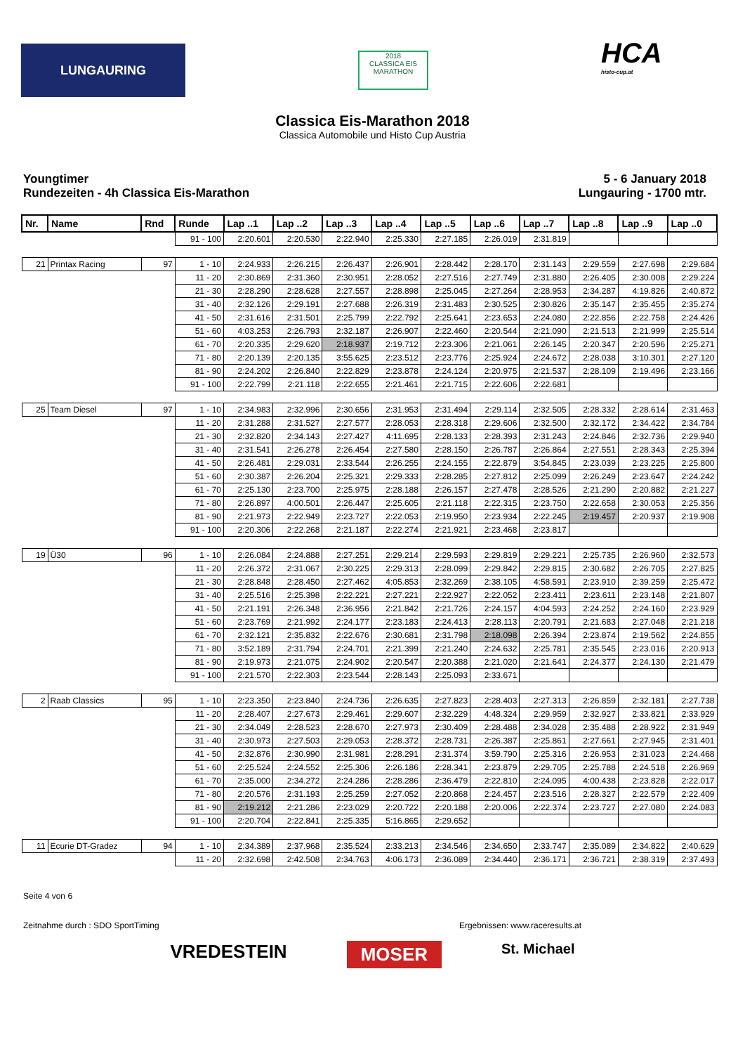LUNGAURING
2018
CLASSICA EIS MARATHON
HCA
histo-cup.at
Classica Eis-Marathon 2018
Classica Automobile und Histo Cup Austria
Youngtimer
Rundezeiten - 4h Classica Eis-Marathon
5 - 6 January 2018
Lungauring - 1700 mtr.
| Nr. | Name | Rnd | Runde | Lap ..1 | Lap ..2 | Lap ..3 | Lap ..4 | Lap ..5 | Lap ..6 | Lap ..7 | Lap ..8 | Lap ..9 | Lap ..0 |
| --- | --- | --- | --- | --- | --- | --- | --- | --- | --- | --- | --- | --- | --- |
| | | | 91 - 100 | 2:20.601 | 2:20.530 | 2:22.940 | 2:25.330 | 2:27.185 | 2:26.019 | 2:31.819 | | | |
| 21 | Printax Racing | 97 | 1 - 10 | 2:24.933 | 2:26.215 | 2:26.437 | 2:26.901 | 2:28.442 | 2:28.170 | 2:31.143 | 2:29.559 | 2:27.698 | 2:29.684 |
| | | | 11 - 20 | 2:30.869 | 2:31.360 | 2:30.951 | 2:28.052 | 2:27.516 | 2:27.749 | 2:31.880 | 2:26.405 | 2:30.008 | 2:29.224 |
| | | | 21 - 30 | 2:28.290 | 2:28.628 | 2:27.557 | 2:28.898 | 2:25.045 | 2:27.264 | 2:28.953 | 2:34.287 | 4:19.826 | 2:40.872 |
| | | | 31 - 40 | 2:32.126 | 2:29.191 | 2:27.688 | 2:26.319 | 2:31.483 | 2:30.525 | 2:30.826 | 2:35.147 | 2:35.455 | 2:35.274 |
| | | | 41 - 50 | 2:31.616 | 2:31.501 | 2:25.799 | 2:22.792 | 2:25.641 | 2:23.653 | 2:24.080 | 2:22.856 | 2:22.758 | 2:24.426 |
| | | | 51 - 60 | 4:03.253 | 2:26.793 | 2:32.187 | 2:26.907 | 2:22.460 | 2:20.544 | 2:21.090 | 2:21.513 | 2:21.999 | 2:25.514 |
| | | | 61 - 70 | 2:20.335 | 2:29.620 | 2:18.937 | 2:19.712 | 2:23.306 | 2:21.061 | 2:26.145 | 2:20.347 | 2:20.596 | 2:25.271 |
| | | | 71 - 80 | 2:20.139 | 2:20.135 | 3:55.625 | 2:23.512 | 2:23.776 | 2:25.924 | 2:24.672 | 2:28.038 | 3:10.301 | 2:27.120 |
| | | | 81 - 90 | 2:24.202 | 2:26.840 | 2:22.829 | 2:23.878 | 2:24.124 | 2:20.975 | 2:21.537 | 2:28.109 | 2:19.496 | 2:23.166 |
| | | | 91 - 100 | 2:22.799 | 2:21.118 | 2:22.655 | 2:21.461 | 2:21.715 | 2:22.606 | 2:22.681 | | | |
| 25 | Team Diesel | 97 | 1 - 10 | 2:34.983 | 2:32.996 | 2:30.656 | 2:31.953 | 2:31.494 | 2:29.114 | 2:32.505 | 2:28.332 | 2:28.614 | 2:31.463 |
| | | | 11 - 20 | 2:31.288 | 2:31.527 | 2:27.577 | 2:28.053 | 2:28.318 | 2:29.606 | 2:32.500 | 2:32.172 | 2:34.422 | 2:34.784 |
| | | | 21 - 30 | 2:32.820 | 2:34.143 | 2:27.427 | 4:11.695 | 2:28.133 | 2:28.393 | 2:31.243 | 2:24.846 | 2:32.736 | 2:29.940 |
| | | | 31 - 40 | 2:31.541 | 2:26.278 | 2:26.454 | 2:27.580 | 2:28.150 | 2:26.787 | 2:26.864 | 2:27.551 | 2:28.343 | 2:25.394 |
| | | | 41 - 50 | 2:26.481 | 2:29.031 | 2:33.544 | 2:26.255 | 2:24.155 | 2:22.879 | 3:54.845 | 2:23.039 | 2:23.225 | 2:25.800 |
| | | | 51 - 60 | 2:30.387 | 2:26.204 | 2:25.321 | 2:29.333 | 2:28.285 | 2:27.812 | 2:25.099 | 2:26.249 | 2:23.647 | 2:24.242 |
| | | | 61 - 70 | 2:25.130 | 2:23.700 | 2:25.975 | 2:28.188 | 2:26.157 | 2:27.478 | 2:28.526 | 2:21.290 | 2:20.882 | 2:21.227 |
| | | | 71 - 80 | 2:26.897 | 4:00.501 | 2:26.447 | 2:25.605 | 2:21.118 | 2:22.315 | 2:23.750 | 2:22.658 | 2:30.053 | 2:25.356 |
| | | | 81 - 90 | 2:21.973 | 2:22.949 | 2:23.727 | 2:22.053 | 2:19.950 | 2:23.934 | 2:22.245 | 2:19.457 | 2:20.937 | 2:19.908 |
| | | | 91 - 100 | 2:20.306 | 2:22.268 | 2:21.187 | 2:22.274 | 2:21.921 | 2:23.468 | 2:23.817 | | | |
| 19 | Ü30 | 96 | 1 - 10 | 2:26.084 | 2:24.888 | 2:27.251 | 2:29.214 | 2:29.593 | 2:29.819 | 2:29.221 | 2:25.735 | 2:26.960 | 2:32.573 |
| | | | 11 - 20 | 2:26.372 | 2:31.067 | 2:30.225 | 2:29.313 | 2:28.099 | 2:29.842 | 2:29.815 | 2:30.682 | 2:26.705 | 2:27.825 |
| | | | 21 - 30 | 2:28.848 | 2:28.450 | 2:27.462 | 4:05.853 | 2:32.269 | 2:38.105 | 4:58.591 | 2:23.910 | 2:39.259 | 2:25.472 |
| | | | 31 - 40 | 2:25.516 | 2:25.398 | 2:22.221 | 2:27.221 | 2:22.927 | 2:22.052 | 2:23.411 | 2:23.611 | 2:23.148 | 2:21.807 |
| | | | 41 - 50 | 2:21.191 | 2:26.348 | 2:36.956 | 2:21.842 | 2:21.726 | 2:24.157 | 4:04.593 | 2:24.252 | 2:24.160 | 2:23.929 |
| | | | 51 - 60 | 2:23.769 | 2:21.992 | 2:24.177 | 2:23.183 | 2:24.413 | 2:28.113 | 2:20.791 | 2:21.683 | 2:27.048 | 2:21.218 |
| | | | 61 - 70 | 2:32.121 | 2:35.832 | 2:22.676 | 2:30.681 | 2:31.798 | 2:18.098 | 2:26.394 | 2:23.874 | 2:19.562 | 2:24.855 |
| | | | 71 - 80 | 3:52.189 | 2:31.794 | 2:24.701 | 2:21.399 | 2:21.240 | 2:24.632 | 2:25.781 | 2:35.545 | 2:23.016 | 2:20.913 |
| | | | 81 - 90 | 2:19.973 | 2:21.075 | 2:24.902 | 2:20.547 | 2:20.388 | 2:21.020 | 2:21.641 | 2:24.377 | 2:24.130 | 2:21.479 |
| | | | 91 - 100 | 2:21.570 | 2:22.303 | 2:23.544 | 2:28.143 | 2:25.093 | 2:33.671 | | | | |
| 2 | Raab Classics | 95 | 1 - 10 | 2:23.350 | 2:23.840 | 2:24.736 | 2:26.635 | 2:27.823 | 2:28.403 | 2:27.313 | 2:26.859 | 2:32.181 | 2:27.738 |
| | | | 11 - 20 | 2:28.407 | 2:27.673 | 2:29.461 | 2:29.607 | 2:32.229 | 4:48.324 | 2:29.959 | 2:32.927 | 2:33.821 | 2:33.929 |
| | | | 21 - 30 | 2:34.049 | 2:28.523 | 2:28.670 | 2:27.973 | 2:30.409 | 2:28.488 | 2:34.028 | 2:35.488 | 2:28.922 | 2:31.949 |
| | | | 31 - 40 | 2:30.973 | 2:27.503 | 2:29.053 | 2:28.372 | 2:28.731 | 2:26.387 | 2:25.861 | 2:27.661 | 2:27.945 | 2:31.401 |
| | | | 41 - 50 | 2:32.876 | 2:30.990 | 2:31.981 | 2:28.291 | 2:31.374 | 3:59.790 | 2:25.316 | 2:26.953 | 2:31.023 | 2:24.468 |
| | | | 51 - 60 | 2:25.524 | 2:24.552 | 2:25.306 | 2:26.186 | 2:28.341 | 2:23.879 | 2:29.705 | 2:25.788 | 2:24.518 | 2:26.969 |
| | | | 61 - 70 | 2:35.000 | 2:34.272 | 2:24.286 | 2:28.286 | 2:36.479 | 2:22.810 | 2:24.095 | 4:00.438 | 2:23.828 | 2:22.017 |
| | | | 71 - 80 | 2:20.576 | 2:31.193 | 2:25.259 | 2:27.052 | 2:20.868 | 2:24.457 | 2:23.516 | 2:28.327 | 2:22.579 | 2:22.409 |
| | | | 81 - 90 | 2:19.212 | 2:21.286 | 2:23.029 | 2:20.722 | 2:20.188 | 2:20.006 | 2:22.374 | 2:23.727 | 2:27.080 | 2:24.083 |
| | | | 91 - 100 | 2:20.704 | 2:22.841 | 2:25.335 | 5:16.865 | 2:29.652 | | | | | |
| 11 | Ecurie DT-Gradez | 94 | 1 - 10 | 2:34.389 | 2:37.968 | 2:35.524 | 2:33.213 | 2:34.546 | 2:34.650 | 2:33.747 | 2:35.089 | 2:34.822 | 2:40.629 |
| | | | 11 - 20 | 2:32.698 | 2:42.508 | 2:34.763 | 4:06.173 | 2:36.089 | 2:34.440 | 2:36.171 | 2:36.721 | 2:38.319 | 2:37.493 |
Seite 4 von 6
Zeitnahme durch : SDO SportTiming Ergebnissen: www.raceresults.at
VREDESTEIN MOSER St. Michael